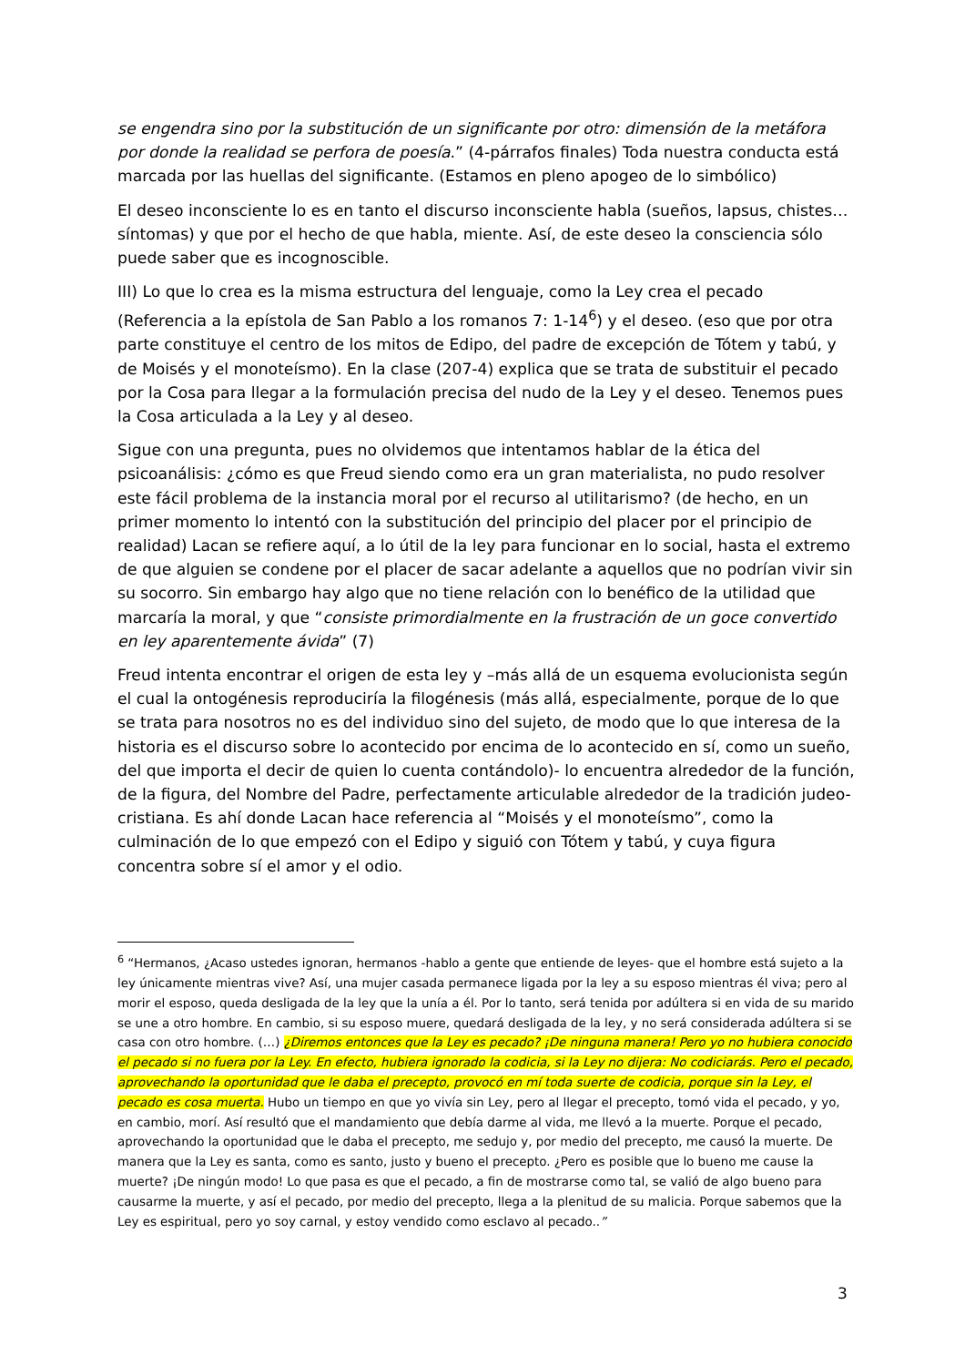se engendra sino por la substitución de un significante por otro: dimensión de la metáfora por donde la realidad se perfora de poesía.” (4-párrafos finales) Toda nuestra conducta está marcada por las huellas del significante. (Estamos en pleno apogeo de lo simbólico)
El deseo inconsciente lo es en tanto el discurso inconsciente habla (sueños, lapsus, chistes… síntomas) y que por el hecho de que habla, miente. Así, de este deseo la consciencia sólo puede saber que es incognoscible.
III) Lo que lo crea es la misma estructura del lenguaje, como la Ley crea el pecado (Referencia a la epístola de San Pablo a los romanos 7: 1-14<sup>6</sup>) y el deseo. (eso que por otra parte constituye el centro de los mitos de Edipo, del padre de excepción de Tótem y tabú, y de Moisés y el monoteísmo). En la clase (207-4) explica que se trata de substituir el pecado por la Cosa para llegar a la formulación precisa del nudo de la Ley y el deseo. Tenemos pues la Cosa articulada a la Ley y al deseo.
Sigue con una pregunta, pues no olvidemos que intentamos hablar de la ética del psicoanálisis: ¿cómo es que Freud siendo como era un gran materialista, no pudo resolver este fácil problema de la instancia moral por el recurso al utilitarismo? (de hecho, en un primer momento lo intentó con la substitución del principio del placer por el principio de realidad) Lacan se refiere aquí, a lo útil de la ley para funcionar en lo social, hasta el extremo de que alguien se condene por el placer de sacar adelante a aquellos que no podrían vivir sin su socorro. Sin embargo hay algo que no tiene relación con lo benéfico de la utilidad que marcaría la moral, y que “consiste primordialmente en la frustración de un goce convertido en ley aparentemente ávida” (7)
Freud intenta encontrar el origen de esta ley y –más allá de un esquema evolucionista según el cual la ontogénesis reproduciría la filogénesis (más allá, especialmente, porque de lo que se trata para nosotros no es del individuo sino del sujeto, de modo que lo que interesa de la historia es el discurso sobre lo acontecido por encima de lo acontecido en sí, como un sueño, del que importa el decir de quien lo cuenta contándolo)- lo encuentra alrededor de la función, de la figura, del Nombre del Padre, perfectamente articulable alrededor de la tradición judeo-cristiana. Es ahí donde Lacan hace referencia al “Moisés y el monoteísmo”, como la culminación de lo que empezó con el Edipo y siguió con Tótem y tabú, y cuya figura concentra sobre sí el amor y el odio.
<sup>6</sup> “Hermanos, ¿Acaso ustedes ignoran, hermanos -hablo a gente que entiende de leyes- que el hombre está sujeto a la ley únicamente mientras vive? Así, una mujer casada permanece ligada por la ley a su esposo mientras él viva; pero al morir el esposo, queda desligada de la ley que la unía a él. Por lo tanto, será tenida por adúltera si en vida de su marido se une a otro hombre. En cambio, si su esposo muere, quedará desligada de la ley, y no será considerada adúltera si se casa con otro hombre. (…) ¿Diremos entonces que la Ley es pecado? ¡De ninguna manera! Pero yo no hubiera conocido el pecado si no fuera por la Ley. En efecto, hubiera ignorado la codicia, si la Ley no dijera: No codiciarás. Pero el pecado, aprovechando la oportunidad que le daba el precepto, provocó en mí toda suerte de codicia, porque sin la Ley, el pecado es cosa muerta. Hubo un tiempo en que yo vivía sin Ley, pero al llegar el precepto, tomó vida el pecado, y yo, en cambio, morí. Así resultó que el mandamiento que debía darme al vida, me llevó a la muerte. Porque el pecado, aprovechando la oportunidad que le daba el precepto, me sedujo y, por medio del precepto, me causó la muerte. De manera que la Ley es santa, como es santo, justo y bueno el precepto. ¿Pero es posible que lo bueno me cause la muerte? ¡De ningún modo! Lo que pasa es que el pecado, a fin de mostrarse como tal, se valió de algo bueno para causarme la muerte, y así el pecado, por medio del precepto, llega a la plenitud de su malicia. Porque sabemos que la Ley es espiritual, pero yo soy carnal, y estoy vendido como esclavo al pecado..”
3